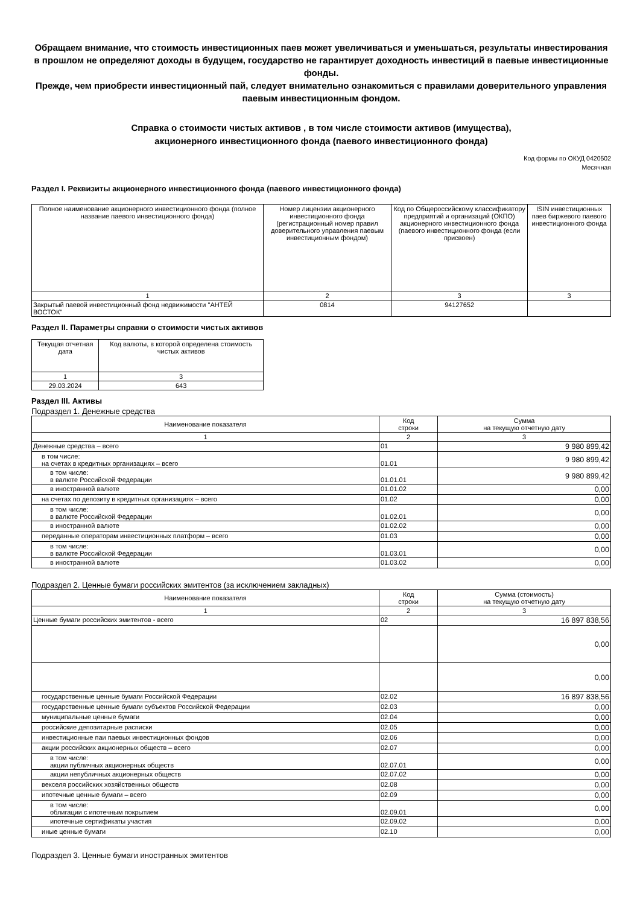Обращаем внимание, что стоимость инвестиционных паев может увеличиваться и уменьшаться, результаты инвестирования в прошлом не определяют доходы в будущем, государство не гарантирует доходность инвестиций в паевые инвестиционные фонды.
Прежде, чем приобрести инвестиционный пай, следует внимательно ознакомиться с правилами доверительного управления паевым инвестиционным фондом.
Справка о стоимости чистых активов , в том числе стоимости активов (имущества),
акционерного инвестиционного фонда (паевого инвестиционного фонда)
Код формы по ОКУД 0420502
Месячная
Раздел I. Реквизиты акционерного инвестиционного фонда (паевого инвестиционного фонда)
| Полное наименование акционерного инвестиционного фонда (полное название паевого инвестиционного фонда) | Номер лицензии акционерного инвестиционного фонда (регистрационный номер правил доверительного управления паевым инвестиционным фондом) | Код по Общероссийскому классификатору предприятий и организаций (ОКПО) акционерного инвестиционного фонда (паевого инвестиционного фонда (если присвоен) | ISIN инвестиционных паев биржевого паевого инвестиционного фонда |
| --- | --- | --- | --- |
| 1 | 2 | 3 | 3 |
| Закрытый паевой инвестиционный фонд недвижимости "АНТЕЙ ВОСТОК" | 0814 | 94127652 | |
Раздел II. Параметры справки о стоимости чистых активов
| Текущая отчетная дата | Код валюты, в которой определена стоимость чистых активов |
| --- | --- |
| 1 | 3 |
| 29.03.2024 | 643 |
Раздел III. Активы
Подраздел 1. Денежные средства
| Наименование показателя | Код строки | Сумма на текущую отчетную дату |
| --- | --- | --- |
| 1 | 2 | 3 |
| Денежные средства – всего | 01 | 9 980 899,42 |
| в том числе: на счетах в кредитных организациях – всего | 01.01 | 9 980 899,42 |
| в том числе: в валюте Российской Федерации | 01.01.01 | 9 980 899,42 |
| в иностранной валюте | 01.01.02 | 0,00 |
| на счетах по депозиту в кредитных организациях – всего | 01.02 | 0,00 |
| в том числе: в валюте Российской Федерации | 01.02.01 | 0,00 |
| в иностранной валюте | 01.02.02 | 0,00 |
| переданные операторам инвестиционных платформ – всего | 01.03 | 0,00 |
| в том числе: в валюте Российской Федерации | 01.03.01 | 0,00 |
| в иностранной валюте | 01.03.02 | 0,00 |
Подраздел 2. Ценные бумаги российских эмитентов (за исключением закладных)
| Наименование показателя | Код строки | Сумма (стоимость) на текущую отчетную дату |
| --- | --- | --- |
| 1 | 2 | 3 |
| Ценные бумаги российских эмитентов - всего | 02 | 16 897 838,56 |
| | | 0,00 |
| | | 0,00 |
| государственные ценные бумаги Российской Федерации | 02.02 | 16 897 838,56 |
| государственные ценные бумаги субъектов Российской Федерации | 02.03 | 0,00 |
| муниципальные ценные бумаги | 02.04 | 0,00 |
| российские депозитарные расписки | 02.05 | 0,00 |
| инвестиционные паи паевых инвестиционных фондов | 02.06 | 0,00 |
| акции российских акционерных обществ – всего | 02.07 | 0,00 |
| в том числе: акции публичных акционерных обществ | 02.07.01 | 0,00 |
| акции непубличных акционерных обществ | 02.07.02 | 0,00 |
| векселя российских хозяйственных обществ | 02.08 | 0,00 |
| ипотечные ценные бумаги – всего | 02.09 | 0,00 |
| в том числе: облигации с ипотечным покрытием | 02.09.01 | 0,00 |
| ипотечные сертификаты участия | 02.09.02 | 0,00 |
| иные ценные бумаги | 02.10 | 0,00 |
Подраздел 3. Ценные бумаги иностранных эмитентов